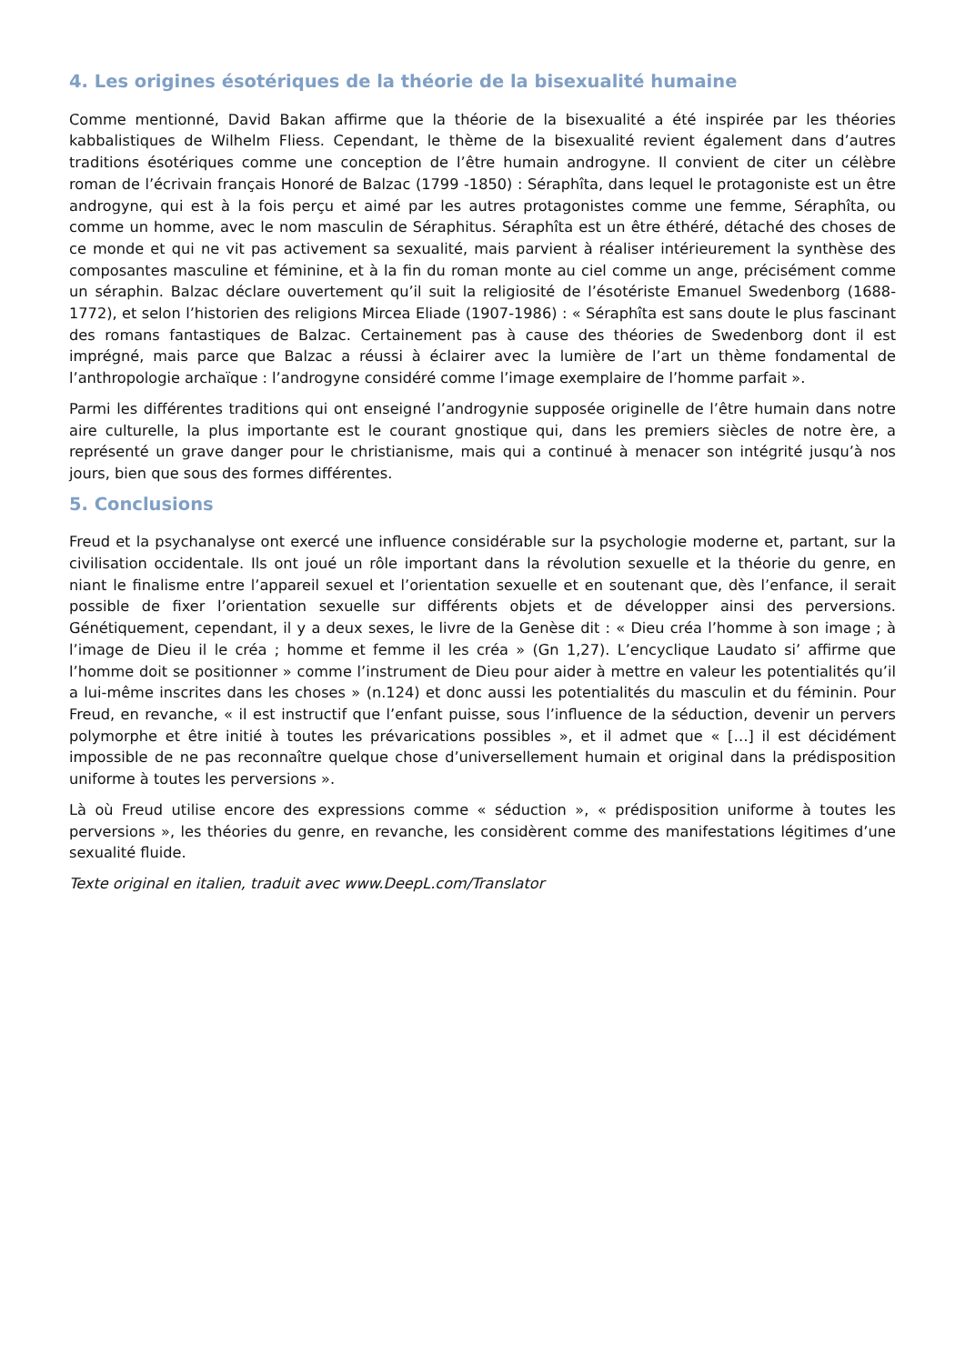4. Les origines ésotériques de la théorie de la bisexualité humaine
Comme mentionné, David Bakan affirme que la théorie de la bisexualité a été inspirée par les théories kabbalistiques de Wilhelm Fliess. Cependant, le thème de la bisexualité revient également dans d’autres traditions ésotériques comme une conception de l’être humain androgyne. Il convient de citer un célèbre roman de l’écrivain français Honoré de Balzac (1799 -1850) : Séraphîta, dans lequel le protagoniste est un être androgyne, qui est à la fois perçu et aimé par les autres protagonistes comme une femme, Séraphîta, ou comme un homme, avec le nom masculin de Séraphitus. Séraphîta est un être éthéré, détaché des choses de ce monde et qui ne vit pas activement sa sexualité, mais parvient à réaliser intérieurement la synthèse des composantes masculine et féminine, et à la fin du roman monte au ciel comme un ange, précisément comme un séraphin. Balzac déclare ouvertement qu’il suit la religiosité de l’ésotériste Emanuel Swedenborg (1688-1772), et selon l’historien des religions Mircea Eliade (1907-1986) : « Séraphîta est sans doute le plus fascinant des romans fantastiques de Balzac. Certainement pas à cause des théories de Swedenborg dont il est imprégné, mais parce que Balzac a réussi à éclairer avec la lumière de l’art un thème fondamental de l’anthropologie archaïque : l’androgyne considéré comme l’image exemplaire de l’homme parfait ».
Parmi les différentes traditions qui ont enseigné l’androgynie supposée originelle de l’être humain dans notre aire culturelle, la plus importante est le courant gnostique qui, dans les premiers siècles de notre ère, a représenté un grave danger pour le christianisme, mais qui a continué à menacer son intégrité jusqu’à nos jours, bien que sous des formes différentes.
5. Conclusions
Freud et la psychanalyse ont exercé une influence considérable sur la psychologie moderne et, partant, sur la civilisation occidentale. Ils ont joué un rôle important dans la révolution sexuelle et la théorie du genre, en niant le finalisme entre l’appareil sexuel et l’orientation sexuelle et en soutenant que, dès l’enfance, il serait possible de fixer l’orientation sexuelle sur différents objets et de développer ainsi des perversions. Génétiquement, cependant, il y a deux sexes, le livre de la Genèse dit : « Dieu créa l’homme à son image ; à l’image de Dieu il le créa ; homme et femme il les créa » (Gn 1,27). L’encyclique Laudato si’ affirme que l’homme doit se positionner » comme l’instrument de Dieu pour aider à mettre en valeur les potentialités qu’il a lui-même inscrites dans les choses » (n.124) et donc aussi les potentialités du masculin et du féminin. Pour Freud, en revanche, « il est instructif que l’enfant puisse, sous l’influence de la séduction, devenir un pervers polymorphe et être initié à toutes les prévarications possibles », et il admet que « […] il est décidément impossible de ne pas reconnaître quelque chose d’universellement humain et original dans la prédisposition uniforme à toutes les perversions ».
Là où Freud utilise encore des expressions comme « séduction », « prédisposition uniforme à toutes les perversions », les théories du genre, en revanche, les considèrent comme des manifestations légitimes d’une sexualité fluide.
Texte original en italien, traduit avec www.DeepL.com/Translator